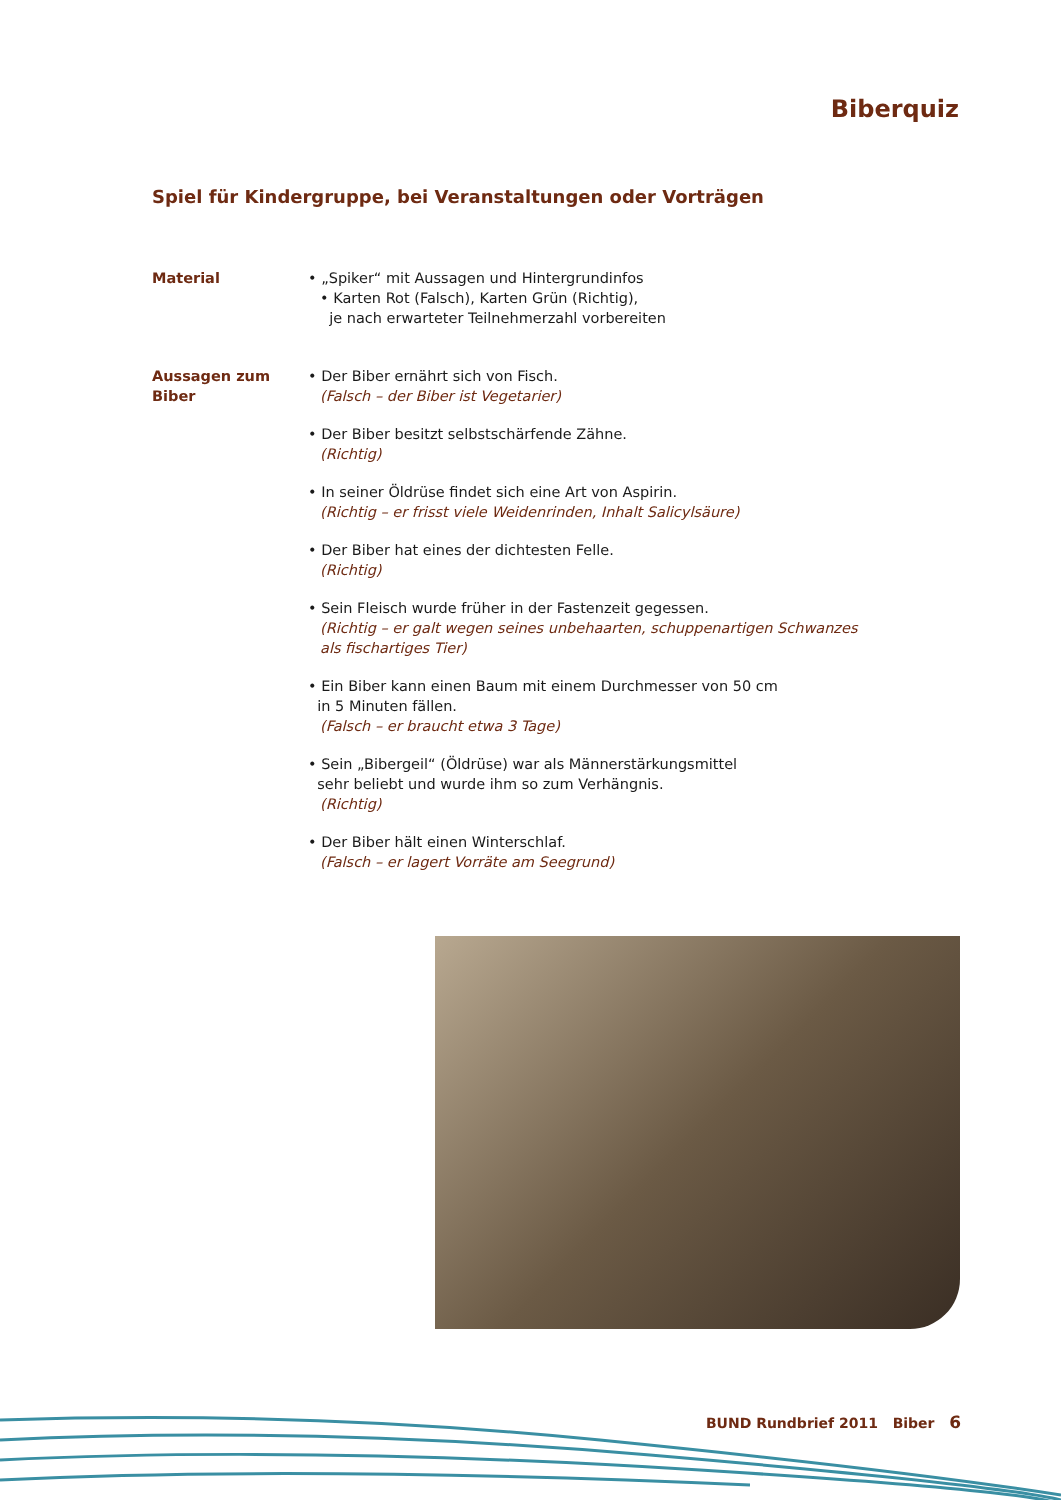Biberquiz
Spiel für Kindergruppe, bei Veranstaltungen oder Vorträgen
Material • „Spiker“ mit Aussagen und Hintergrundinfos
• Karten Rot (Falsch), Karten Grün (Richtig),
je nach erwarteter Teilnehmerzahl vorbereiten
Aussagen zum Biber
• Der Biber ernährt sich von Fisch.
(Falsch – der Biber ist Vegetarier)
• Der Biber besitzt selbstschärfende Zähne.
(Richtig)
• In seiner Öldrüse findet sich eine Art von Aspirin.
(Richtig – er frisst viele Weidenrinden, Inhalt Salicylsäure)
• Der Biber hat eines der dichtesten Felle.
(Richtig)
• Sein Fleisch wurde früher in der Fastenzeit gegessen.
(Richtig – er galt wegen seines unbehaarten, schuppenartigen Schwanzes
als fischartiges Tier)
• Ein Biber kann einen Baum mit einem Durchmesser von 50 cm
in 5 Minuten fällen.
(Falsch – er braucht etwa 3 Tage)
• Sein „Bibergeil“ (Öldrüse) war als Männerstärkungsmittel
sehr beliebt und wurde ihm so zum Verhängnis.
(Richtig)
• Der Biber hält einen Winterschlaf.
(Falsch – er lagert Vorräte am Seegrund)
BUND Rundbrief 2011 Biber 6